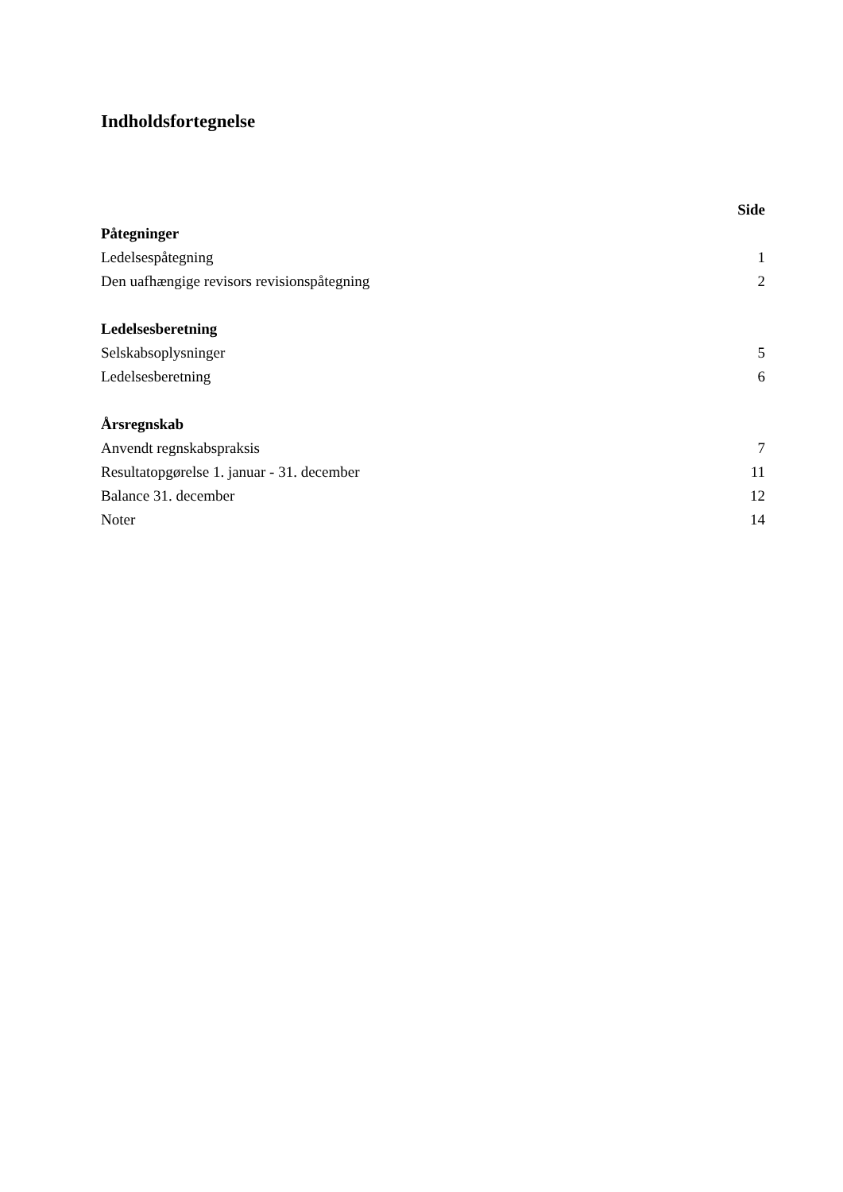Indholdsfortegnelse
Side
Påtegninger
Ledelsespåtegning 1
Den uafhængige revisors revisionspåtegning 2
Ledelsesberetning
Selskabsoplysninger 5
Ledelsesberetning 6
Årsregnskab
Anvendt regnskabspraksis 7
Resultatopgørelse 1. januar - 31. december 11
Balance 31. december 12
Noter 14